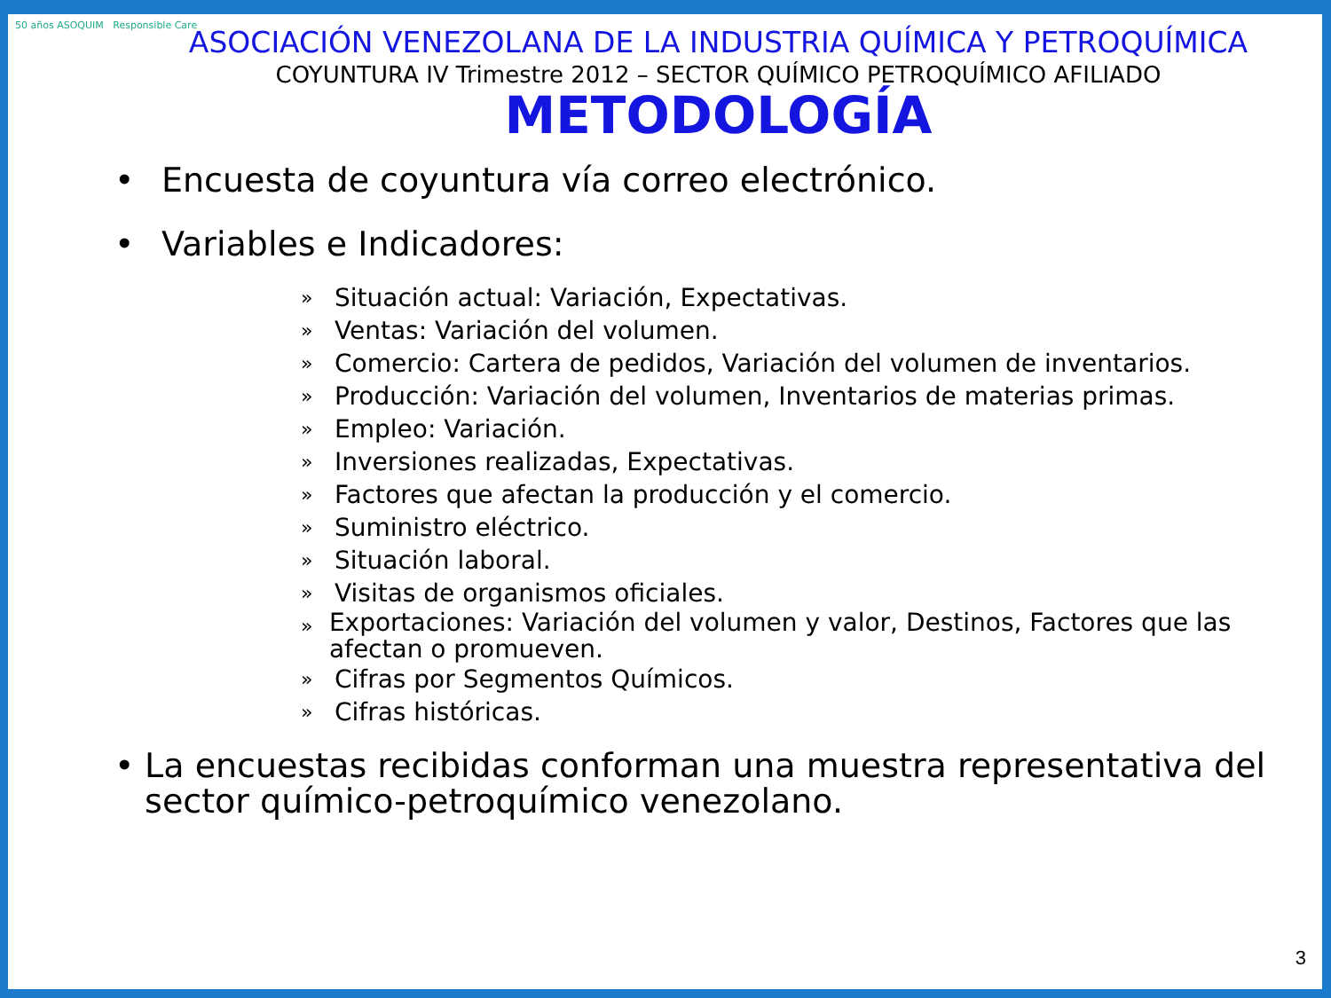50 años ASOQUIM Responsible Care
ASOCIACIÓN VENEZOLANA DE LA INDUSTRIA QUÍMICA Y PETROQUÍMICA
COYUNTURA IV Trimestre 2012 – SECTOR QUÍMICO PETROQUÍMICO AFILIADO
METODOLOGÍA
• Encuesta de coyuntura vía correo electrónico.
• Variables e Indicadores:
» Situación actual: Variación, Expectativas.
» Ventas: Variación del volumen.
» Comercio: Cartera de pedidos, Variación del volumen de inventarios.
» Producción: Variación del volumen, Inventarios de materias primas.
» Empleo: Variación.
» Inversiones realizadas, Expectativas.
» Factores que afectan la producción y el comercio.
» Suministro eléctrico.
» Situación laboral.
» Visitas de organismos oficiales.
» Exportaciones: Variación del volumen y valor, Destinos, Factores que las afectan o promueven.
» Cifras por Segmentos Químicos.
» Cifras históricas.
• La encuestas recibidas conforman una muestra representativa del sector químico-petroquímico venezolano.
3